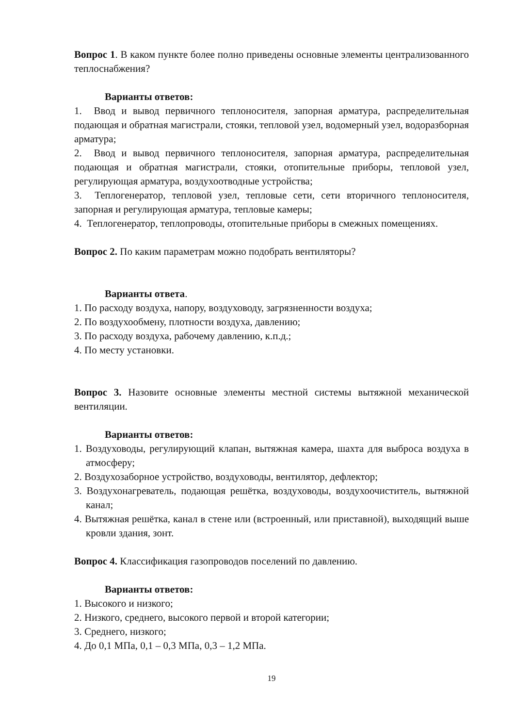Вопрос 1. В каком пункте более полно приведены основные элементы централизованного теплоснабжения?
Варианты ответов:
1. Ввод и вывод первичного теплоносителя, запорная арматура, распределительная подающая и обратная магистрали, стояки, тепловой узел, водомерный узел, водоразборная арматура;
2. Ввод и вывод первичного теплоносителя, запорная арматура, распределительная подающая и обратная магистрали, стояки, отопительные приборы, тепловой узел, регулирующая арматура, воздухоотводные устройства;
3. Теплогенератор, тепловой узел, тепловые сети, сети вторичного теплоносителя, запорная и регулирующая арматура, тепловые камеры;
4. Теплогенератор, теплопроводы, отопительные приборы в смежных помещениях.
Вопрос 2. По каким параметрам можно подобрать вентиляторы?
Варианты ответа.
1. По расходу воздуха, напору, воздуховоду, загрязненности воздуха;
2. По воздухообмену, плотности воздуха, давлению;
3. По расходу воздуха, рабочему давлению, к.п.д.;
4. По месту установки.
Вопрос 3. Назовите основные элементы местной системы вытяжной механической вентиляции.
Варианты ответов:
1. Воздуховоды, регулирующий клапан, вытяжная камера, шахта для выброса воздуха в атмосферу;
2. Воздухозаборное устройство, воздуховоды, вентилятор, дефлектор;
3. Воздухонагреватель, подающая решётка, воздуховоды, воздухоочиститель, вытяжной канал;
4. Вытяжная решётка, канал в стене или (встроенный, или приставной), выходящий выше кровли здания, зонт.
Вопрос 4. Классификация газопроводов поселений по давлению.
Варианты ответов:
1. Высокого и низкого;
2. Низкого, среднего, высокого первой и второй категории;
3. Среднего, низкого;
4. До 0,1 МПа, 0,1 – 0,3 МПа, 0,3 – 1,2 МПа.
19